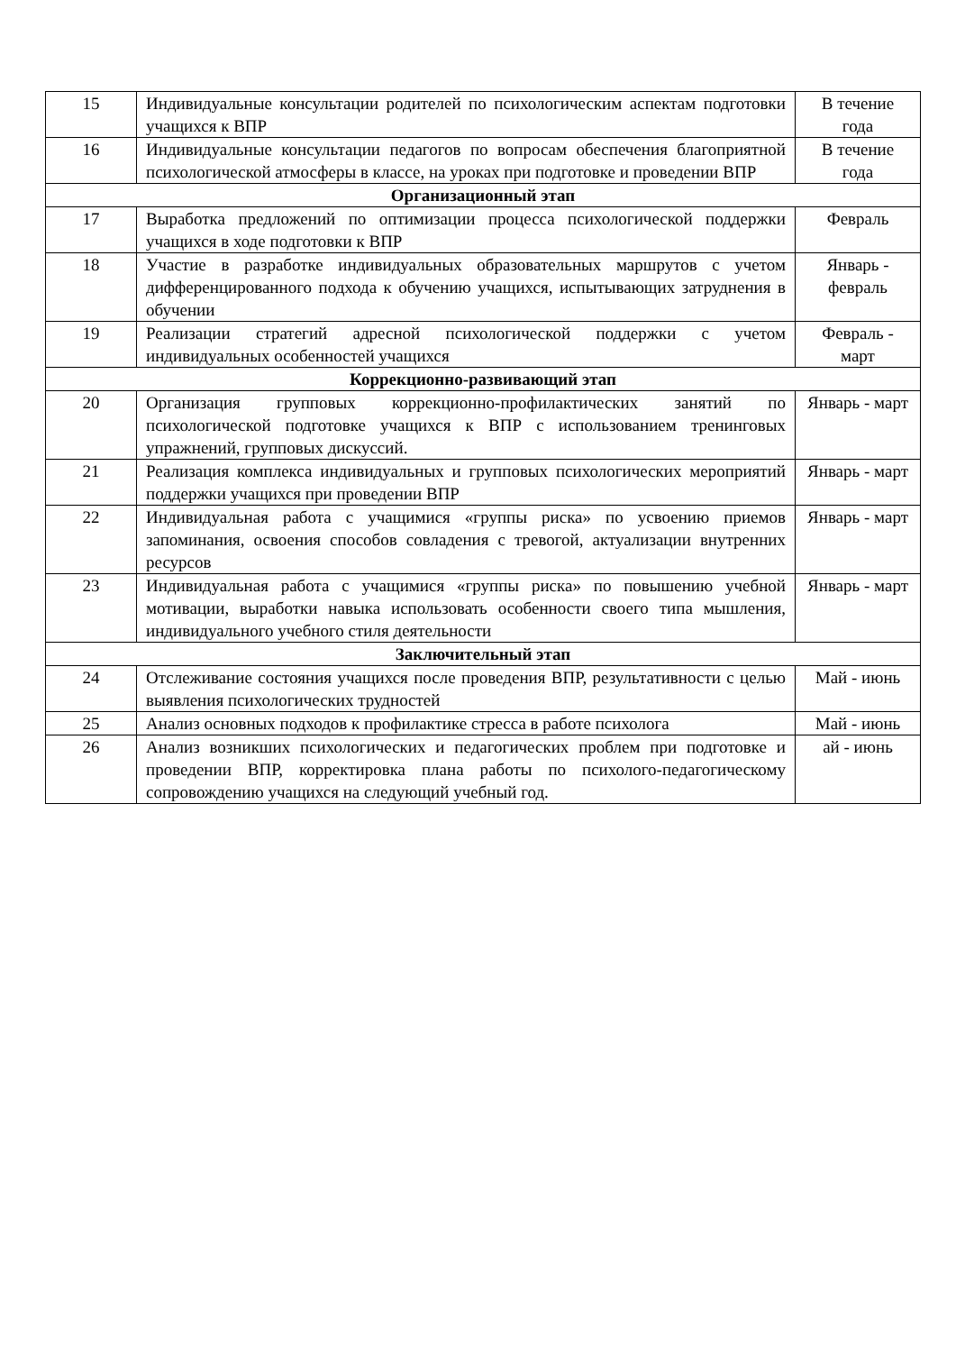| 15 | Индивидуальные консультации родителей по психологическим аспектам подготовки учащихся к ВПР | В течение года |
| 16 | Индивидуальные консультации педагогов по вопросам обеспечения благоприятной психологической атмосферы в классе, на уроках при подготовке и проведении ВПР | В течение года |
| Организационный этап | | |
| 17 | Выработка предложений по оптимизации процесса психологической поддержки учащихся в ходе подготовки к ВПР | Февраль |
| 18 | Участие в разработке индивидуальных образовательных маршрутов с учетом дифференцированного подхода к обучению учащихся, испытывающих затруднения в обучении | Январь - февраль |
| 19 | Реализации стратегий адресной психологической поддержки с учетом индивидуальных особенностей учащихся | Февраль - март |
| Коррекционно-развивающий этап | | |
| 20 | Организация групповых коррекционно-профилактических занятий по психологической подготовке учащихся к ВПР с использованием тренинговых упражнений, групповых дискуссий. | Январь - март |
| 21 | Реализация комплекса индивидуальных и групповых психологических мероприятий поддержки учащихся при проведении ВПР | Январь - март |
| 22 | Индивидуальная работа с учащимися «группы риска» по усвоению приемов запоминания, освоения способов совладения с тревогой, актуализации внутренних ресурсов | Январь - март |
| 23 | Индивидуальная работа с учащимися «группы риска» по повышению учебной мотивации, выработки навыка использовать особенности своего типа мышления, индивидуального учебного стиля деятельности | Январь - март |
| Заключительный этап | | |
| 24 | Отслеживание состояния учащихся после проведения ВПР, результативности с целью выявления психологических трудностей | Май - июнь |
| 25 | Анализ основных подходов к профилактике стресса в работе психолога | Май - июнь |
| 26 | Анализ возникших психологических и педагогических проблем при подготовке и проведении ВПР, корректировка плана работы по психолого-педагогическому сопровождению учащихся на следующий учебный год. | ай - июнь |